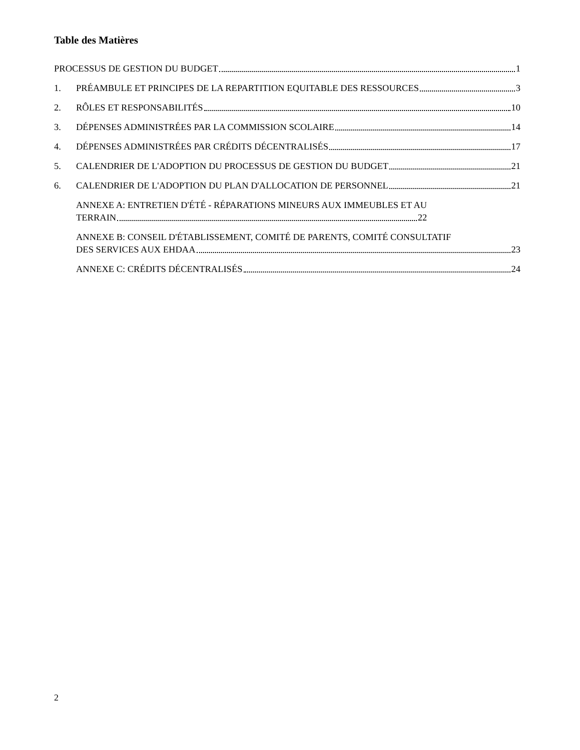Table des Matières
PROCESSUS DE GESTION DU BUDGET 1
1.
PRÉAMBULE ET PRINCIPES DE LA REPARTITION EQUITABLE DES RESSOURCES 3
2.
RÔLES ET RESPONSABILITÉS 10
3.
DÉPENSES ADMINISTRÉES PAR LA COMMISSION SCOLAIRE 14
4.
DÉPENSES ADMINISTRÉES PAR CRÉDITS DÉCENTRALISÉS 17
5.
CALENDRIER DE L'ADOPTION DU PROCESSUS DE GESTION DU BUDGET 21
6.
CALENDRIER DE L'ADOPTION DU PLAN D'ALLOCATION DE PERSONNEL 21
ANNEXE A: ENTRETIEN D'ÉTÉ - RÉPARATIONS MINEURS AUX IMMEUBLES ET AU
TERRAIN 22
ANNEXE B: CONSEIL D'ÉTABLISSEMENT, COMITÉ DE PARENTS, COMITÉ CONSULTATIF
DES SERVICES AUX EHDAA 23
ANNEXE C: CRÉDITS DÉCENTRALISÉS 24
2